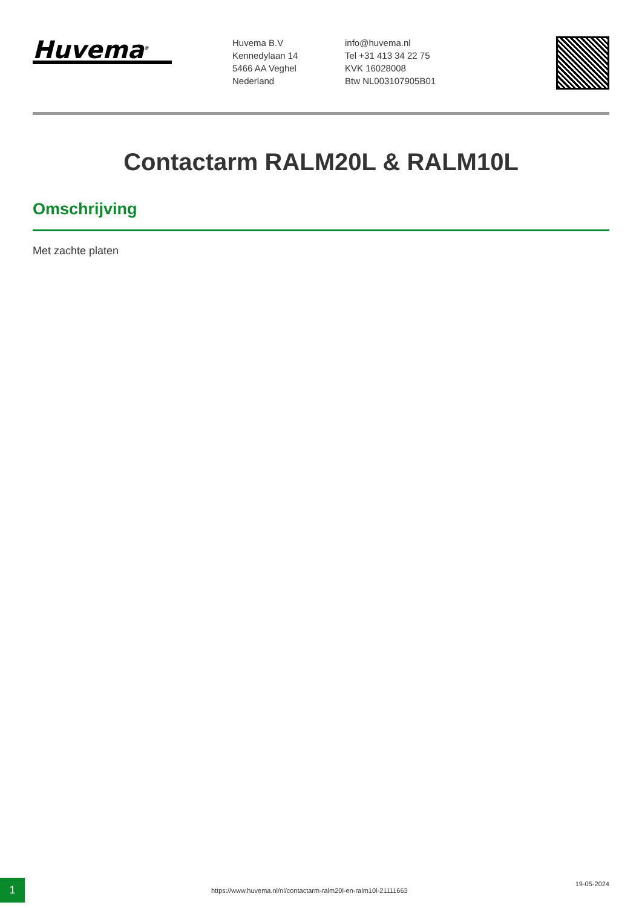Huvema<sup>®</sup>
Huvema B.V
Kennedylaan 14
5466 AA Veghel
Nederland
info@huvema.nl
Tel +31 413 34 22 75
KVK 16028008
Btw NL003107905B01
Contactarm RALM20L & RALM10L
Omschrijving
Met zachte platen
1
https://www.huvema.nl/nl/contactarm-ralm20l-en-ralm10l-21111663
19-05-2024